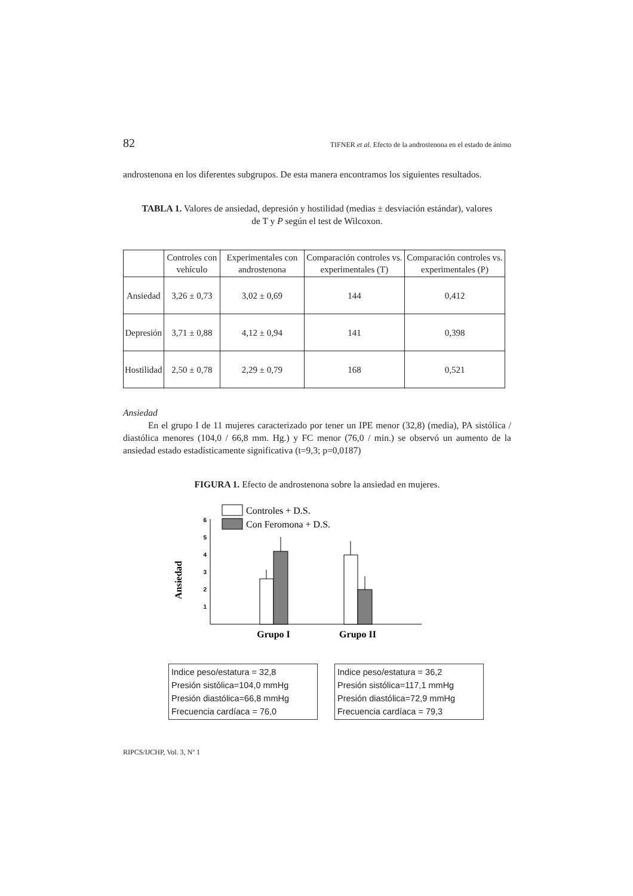82 TIFNER et al. Efecto de la androstenona en el estado de ánimo
androstenona en los diferentes subgrupos. De esta manera encontramos los siguientes resultados.
TABLA 1. Valores de ansiedad, depresión y hostilidad (medias ± desviación estándar), valores de T y P según el test de Wilcoxon.
| | Controles con vehículo | Experimentales con androstenona | Comparación controles vs. experimentales (T) | Comparación controles vs. experimentales (P) |
| --- | --- | --- | --- | --- |
| Ansiedad | 3,26 ± 0,73 | 3,02 ± 0,69 | 144 | 0,412 |
| Depresión | 3,71 ± 0,88 | 4,12 ± 0,94 | 141 | 0,398 |
| Hostilidad | 2,50 ± 0,78 | 2,29 ± 0,79 | 168 | 0,521 |
Ansiedad
En el grupo I de 11 mujeres caracterizado por tener un IPE menor (32,8) (media), PA sistólica / diastólica menores (104,0 / 66,8 mm. Hg.) y FC menor (76,0 / min.) se observó un aumento de la ansiedad estado estadísticamente significativa (t=9,3; p=0,0187)
FIGURA 1. Efecto de androstenona sobre la ansiedad en mujeres.
Controles + D.S.
Con Feromona + D.S.
6
5
4
3
2
1
Ansiedad
Grupo I
Grupo II
Indice peso/estatura = 32,8
Presión sistólica=104,0 mmHg
Presión diastólica=66,8 mmHg
Frecuencia cardíaca = 76,0
Indice peso/estatura = 36,2
Presión sistólica=117,1 mmHg
Presión diastólica=72,9 mmHg
Frecuencia cardíaca = 79,3
RIPCS/IJCHP, Vol. 3, Nº 1